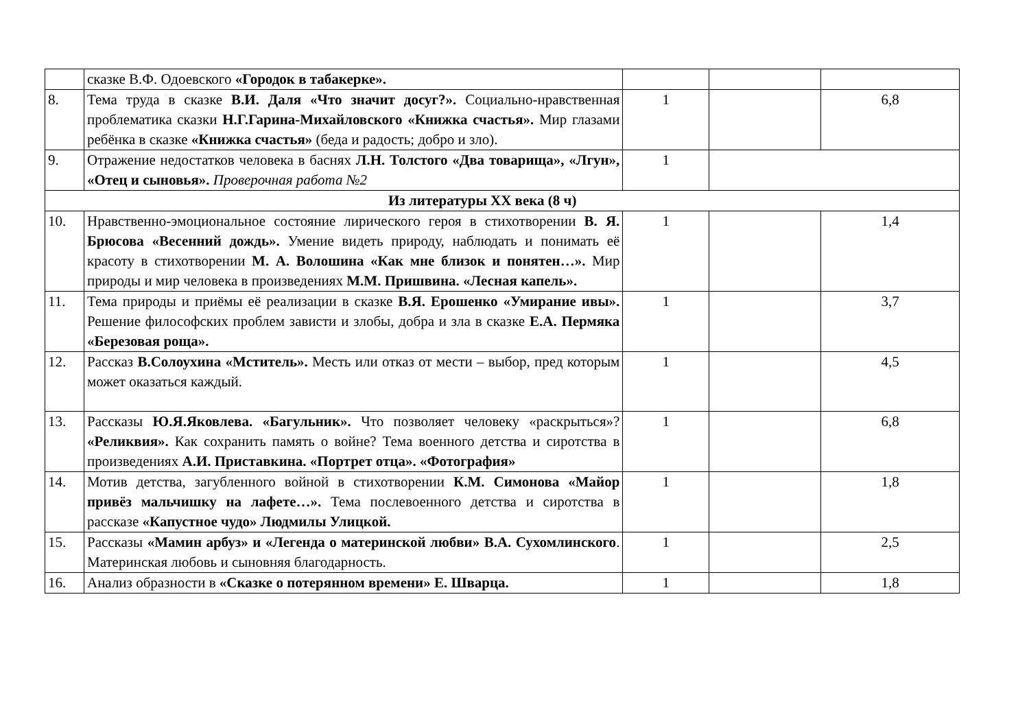| | сказке В.Ф. Одоевского «Городок в табакерке». | | | |
| 8. | Тема труда в сказке В.И. Даля «Что значит досуг?». Социально-нравственная проблематика сказки Н.Г.Гарина-Михайловского «Книжка счастья». Мир глазами ребёнка в сказке «Книжка счастья» (беда и радость; добро и зло). | 1 | | 6,8 |
| 9. | Отражение недостатков человека в баснях Л.Н. Толстого «Два товарища», «Лгун», «Отец и сыновья». Проверочная работа №2 | 1 | | |
| Из литературы XX века (8 ч) | | | | |
| 10. | Нравственно-эмоциональное состояние лирического героя в стихотворении В. Я. Брюсова «Весенний дождь». Умение видеть природу, наблюдать и понимать её красоту в стихотворении М. А. Волошина «Как мне близок и понятен…». Мир природы и мир человека в произведениях М.М. Пришвина. «Лесная капель». | 1 | | 1,4 |
| 11. | Тема природы и приёмы её реализации в сказке В.Я. Ерошенко «Умирание ивы». Решение философских проблем зависти и злобы, добра и зла в сказке Е.А. Пермяка «Березовая роща». | 1 | | 3,7 |
| 12. | Рассказ В.Солоухина «Мститель». Месть или отказ от мести – выбор, пред которым может оказаться каждый. | 1 | | 4,5 |
| 13. | Рассказы Ю.Я.Яковлева. «Багульник». Что позволяет человеку «раскрыться»? «Реликвия». Как сохранить память о войне? Тема военного детства и сиротства в произведениях А.И. Приставкина. «Портрет отца». «Фотография» | 1 | | 6,8 |
| 14. | Мотив детства, загубленного войной в стихотворении К.М. Симонова «Майор привёз мальчишку на лафете…». Тема послевоенного детства и сиротства в рассказе «Капустное чудо» Людмилы Улицкой. | 1 | | 1,8 |
| 15. | Рассказы «Мамин арбуз» и «Легенда о материнской любви» В.А. Сухомлинского . Материнская любовь и сыновняя благодарность. | 1 | | 2,5 |
| 16. | Анализ образности в «Сказке о потерянном времени» Е. Шварца. | 1 | | 1,8 |